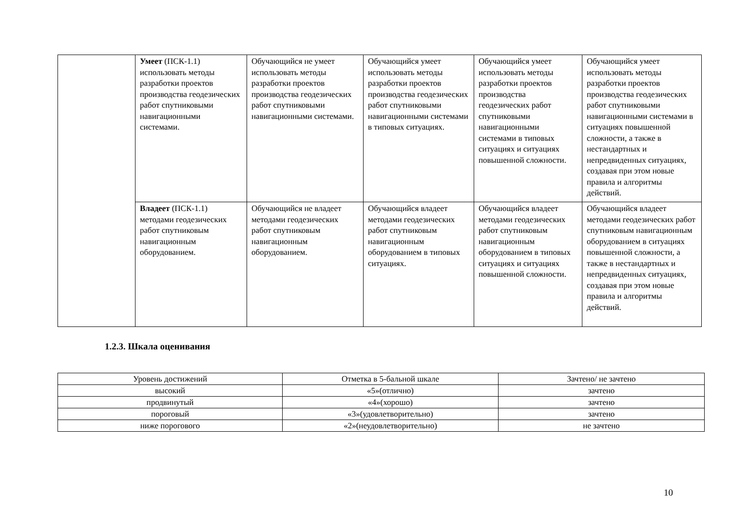| | Умеет (ПСК-1.1) использовать методы разработки проектов производства геодезических работ спутниковыми навигационными системами. | Обучающийся не умеет использовать методы разработки проектов производства геодезических работ спутниковыми навигационными системами. | Обучающийся умеет использовать методы разработки проектов производства геодезических работ спутниковыми навигационными системами в типовых ситуациях. | Обучающийся умеет использовать методы разработки проектов производства геодезических работ спутниковыми навигационными системами в типовых ситуациях и ситуациях повышенной сложности. | Обучающийся умеет использовать методы разработки проектов производства геодезических работ спутниковыми навигационными системами в ситуациях повышенной сложности, а также в нестандартных и непредвиденных ситуациях, создавая при этом новые правила и алгоритмы действий. |
| | Владеет (ПСК-1.1) методами геодезических работ спутниковым навигационным оборудованием. | Обучающийся не владеет методами геодезических работ спутниковым навигационным оборудованием. | Обучающийся владеет методами геодезических работ спутниковым навигационным оборудованием в типовых ситуациях. | Обучающийся владеет методами геодезических работ спутниковым навигационным оборудованием в типовых ситуациях и ситуациях повышенной сложности. | Обучающийся владеет методами геодезических работ спутниковым навигационным оборудованием в ситуациях повышенной сложности, а также в нестандартных и непредвиденных ситуациях, создавая при этом новые правила и алгоритмы действий. |
1.2.3. Шкала оценивания
| Уровень достижений | Отметка в 5-бальной шкале | Зачтено/ не зачтено |
| высокий | «5»(отлично) | зачтено |
| продвинутый | «4»(хорошо) | зачтено |
| пороговый | «3»(удовлетворительно) | зачтено |
| ниже порогового | «2»(неудовлетворительно) | не зачтено |
10